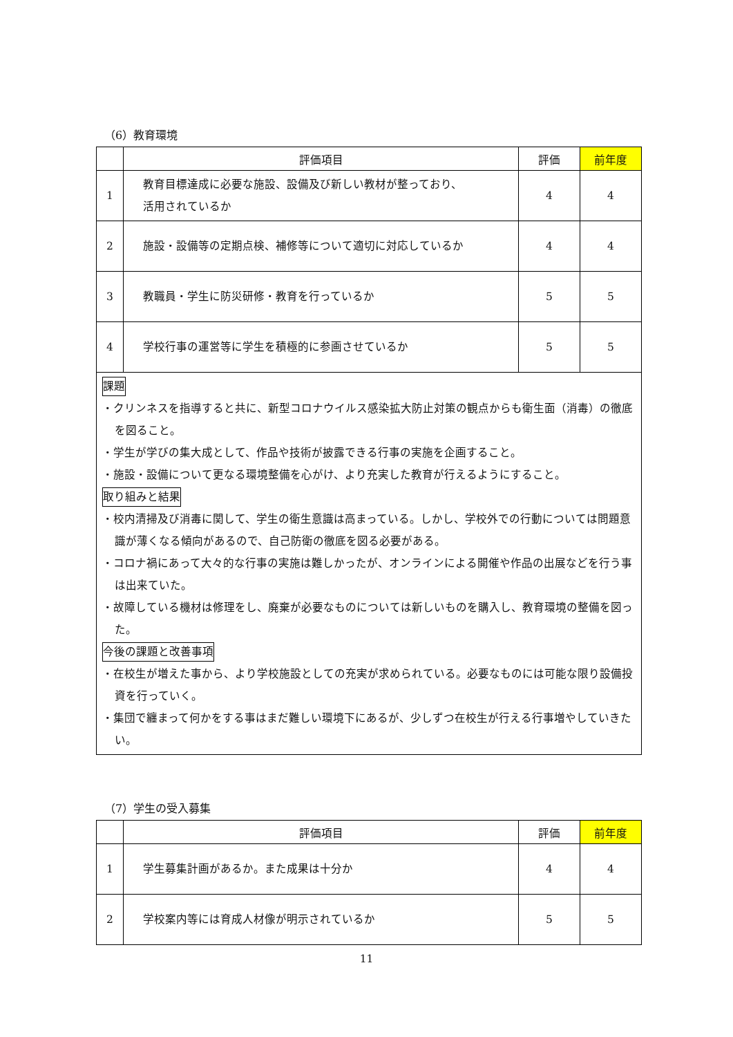（6）教育環境
| | 評価項目 | 評価 | 前年度 |
| --- | --- | --- | --- |
| 1 | 教育目標達成に必要な施設、設備及び新しい教材が整っており、 活用されているか | 4 | 4 |
| 2 | 施設・設備等の定期点検、補修等について適切に対応しているか | 4 | 4 |
| 3 | 教職員・学生に防災研修・教育を行っているか | 5 | 5 |
| 4 | 学校行事の運営等に学生を積極的に参画させているか | 5 | 5 |
| 課題 ・クリンネスを指導すると共に、新型コロナウイルス感染拡大防止対策の観点からも衛生面（消毒）の徹底を図ること。 ・学生が学びの集大成として、作品や技術が披露できる行事の実施を企画すること。 ・施設・設備について更なる環境整備を心がけ、より充実した教育が行えるようにすること。 取り組みと結果 ・校内清掃及び消毒に関して、学生の衛生意識は高まっている。しかし、学校外での行動については問題意識が薄くなる傾向があるので、自己防衛の徹底を図る必要がある。 ・コロナ禍にあって大々的な行事の実施は難しかったが、オンラインによる開催や作品の出展などを行う事は出来ていた。 ・故障している機材は修理をし、廃棄が必要なものについては新しいものを購入し、教育環境の整備を図った。 今後の課題と改善事項 ・在校生が増えた事から、より学校施設としての充実が求められている。必要なものには可能な限り設備投資を行っていく。 ・集団で纏まって何かをする事はまだ難しい環境下にあるが、少しずつ在校生が行える行事増やしていきたい。 | | | |
（7）学生の受入募集
| | 評価項目 | 評価 | 前年度 |
| --- | --- | --- | --- |
| 1 | 学生募集計画があるか。また成果は十分か | 4 | 4 |
| 2 | 学校案内等には育成人材像が明示されているか | 5 | 5 |
11